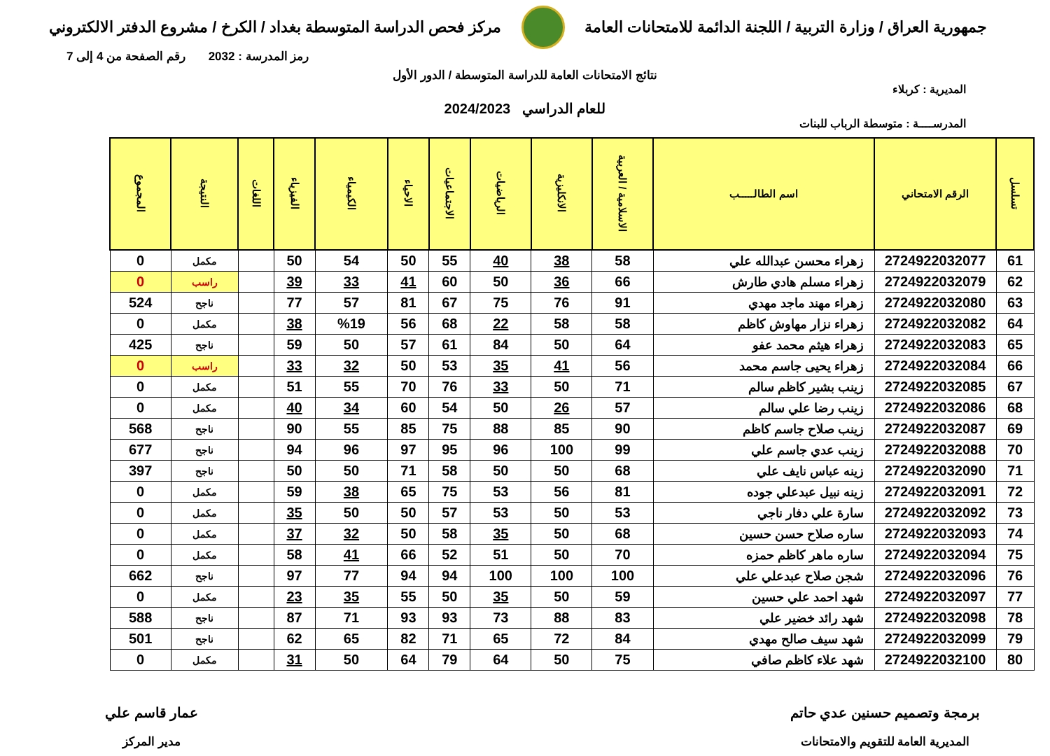جمهورية العراق / وزارة التربية / اللجنة الدائمة للامتحانات العامة
مركز فحص الدراسة المتوسطة بغداد / الكرخ / مشروع الدفتر الالكتروني
رمز المدرسة : 2032 رقم الصفحة من 4 إلى 7
نتائج الامتحانات العامة للدراسة المتوسطة / الدور الأول
المديرية : كربلاء
للعام الدراسي 2024/2023
المدرســــة : متوسطة الرباب للبنات
| تسلسل | الرقم الامتحاني | اسم الطالـــــب | الاسلامية / العربية | الانكليزية | الرياضيات | الاجتماعيات | الاحياء | الكيمياء | الفيزياء | اللغات | النتيجة | المجموع |
| --- | --- | --- | --- | --- | --- | --- | --- | --- | --- | --- | --- | --- |
| 61 | 2724922032077 | زهراء محسن عبدالله علي | 58 | 38 | 40 | 55 | 50 | 54 | 50 | | مكمل | 0 |
| 62 | 2724922032079 | زهراء مسلم هادي طارش | 66 | 36 | 50 | 60 | 41 | 33 | 39 | | راسب | 0 |
| 63 | 2724922032080 | زهراء مهند ماجد مهدي | 91 | 76 | 75 | 67 | 81 | 57 | 77 | | ناجح | 524 |
| 64 | 2724922032082 | زهراء نزار مهاوش كاظم | 58 | 58 | 22 | 68 | 56 | %19 | 38 | | مكمل | 0 |
| 65 | 2724922032083 | زهراء هيثم محمد عفو | 64 | 50 | 84 | 61 | 57 | 50 | 59 | | ناجح | 425 |
| 66 | 2724922032084 | زهراء يحيى جاسم محمد | 56 | 41 | 35 | 53 | 50 | 32 | 33 | | راسب | 0 |
| 67 | 2724922032085 | زينب بشير كاظم سالم | 71 | 50 | 33 | 76 | 70 | 55 | 51 | | مكمل | 0 |
| 68 | 2724922032086 | زينب رضا علي سالم | 57 | 26 | 50 | 54 | 60 | 34 | 40 | | مكمل | 0 |
| 69 | 2724922032087 | زينب صلاح جاسم كاظم | 90 | 85 | 88 | 75 | 85 | 55 | 90 | | ناجح | 568 |
| 70 | 2724922032088 | زينب عدي جاسم علي | 99 | 100 | 96 | 95 | 97 | 96 | 94 | | ناجح | 677 |
| 71 | 2724922032090 | زينه عباس نايف علي | 68 | 50 | 50 | 58 | 71 | 50 | 50 | | ناجح | 397 |
| 72 | 2724922032091 | زينه نبيل عبدعلي جوده | 81 | 56 | 53 | 75 | 65 | 38 | 59 | | مكمل | 0 |
| 73 | 2724922032092 | سارة علي دفار ناجي | 53 | 50 | 53 | 57 | 50 | 50 | 35 | | مكمل | 0 |
| 74 | 2724922032093 | ساره صلاح حسن حسين | 68 | 50 | 35 | 58 | 50 | 32 | 37 | | مكمل | 0 |
| 75 | 2724922032094 | ساره ماهر كاظم حمزه | 70 | 50 | 51 | 52 | 66 | 41 | 58 | | مكمل | 0 |
| 76 | 2724922032096 | شجن صلاح عبدعلي علي | 100 | 100 | 100 | 94 | 94 | 77 | 97 | | ناجح | 662 |
| 77 | 2724922032097 | شهد احمد علي حسين | 59 | 50 | 35 | 50 | 55 | 35 | 23 | | مكمل | 0 |
| 78 | 2724922032098 | شهد رائد خضير علي | 83 | 88 | 73 | 93 | 93 | 71 | 87 | | ناجح | 588 |
| 79 | 2724922032099 | شهد سيف صالح مهدي | 84 | 72 | 65 | 71 | 82 | 65 | 62 | | ناجح | 501 |
| 80 | 2724922032100 | شهد علاء كاظم صافي | 75 | 50 | 64 | 79 | 64 | 50 | 31 | | مكمل | 0 |
برمجة وتصميم حسنين عدي حاتم
المديرية العامة للتقويم والامتحانات
عمار قاسم علي
مدير المركز